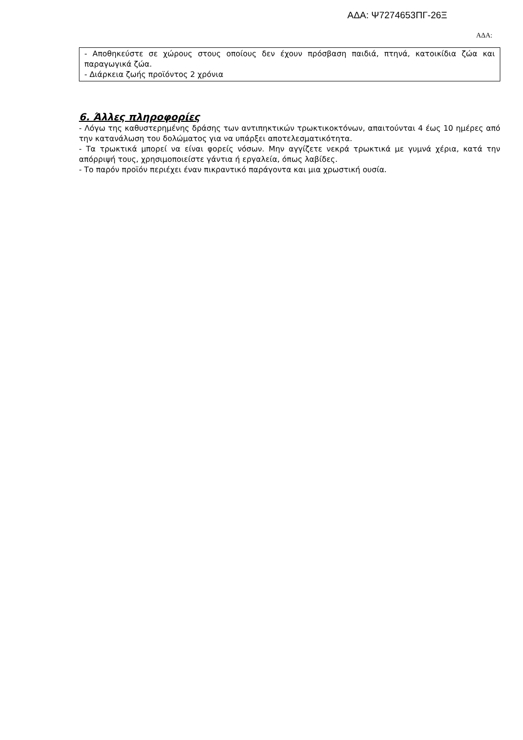ΑΔΑ: Ψ7274653ΠΓ-26Ξ
ΑΔΑ:
- Αποθηκεύστε σε χώρους στους οποίους δεν έχουν πρόσβαση παιδιά, πτηνά, κατοικίδια ζώα και παραγωγικά ζώα.
- Διάρκεια ζωής προϊόντος 2 χρόνια
6. Άλλες πληροφορίες
- Λόγω της καθυστερημένης δράσης των αντιπηκτικών τρωκτικοκτόνων, απαιτούνται 4 έως 10 ημέρες από την κατανάλωση του δολώματος για να υπάρξει αποτελεσματικότητα.
- Τα τρωκτικά μπορεί να είναι φορείς νόσων. Μην αγγίζετε νεκρά τρωκτικά με γυμνά χέρια, κατά την απόρριψή τους, χρησιμοποιείστε γάντια ή εργαλεία, όπως λαβίδες.
- Το παρόν προϊόν περιέχει έναν πικραντικό παράγοντα και μια χρωστική ουσία.